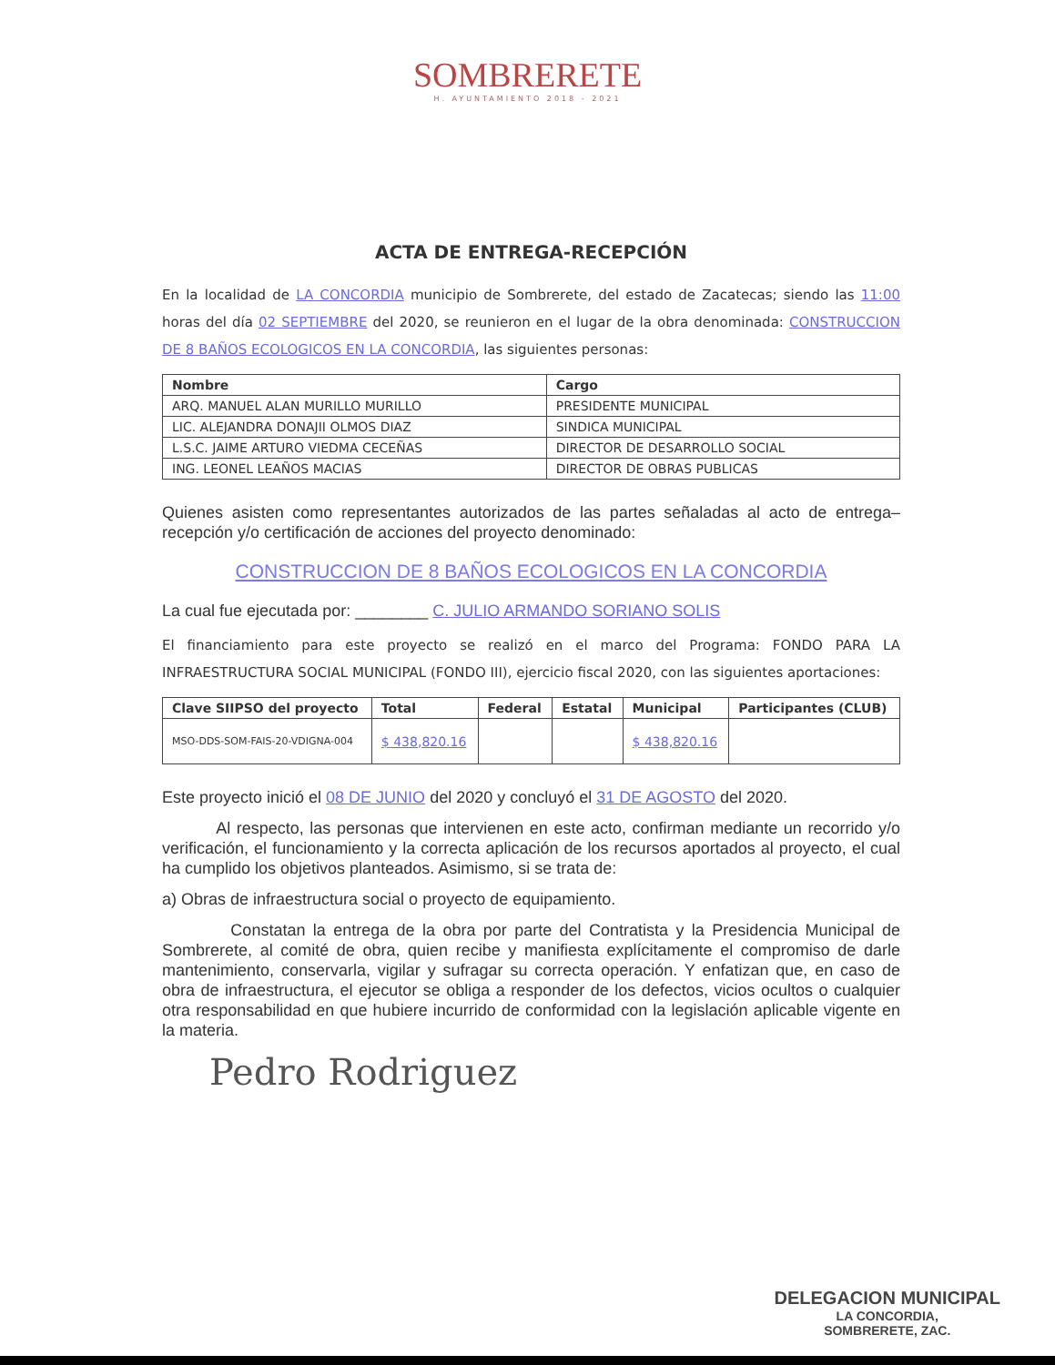SOMBRERETE
H. AYUNTAMIENTO 2018 - 2021
ACTA DE ENTREGA-RECEPCIÓN
En la localidad de LA CONCORDIA municipio de Sombrerete, del estado de Zacatecas; siendo las 11:00 horas del día 02 SEPTIEMBRE del 2020, se reunieron en el lugar de la obra denominada: CONSTRUCCION DE 8 BAÑOS ECOLOGICOS EN LA CONCORDIA, las siguientes personas:
| Nombre | Cargo |
| --- | --- |
| ARQ. MANUEL ALAN MURILLO MURILLO | PRESIDENTE MUNICIPAL |
| LIC. ALEJANDRA DONAJII OLMOS DIAZ | SINDICA MUNICIPAL |
| L.S.C. JAIME ARTURO VIEDMA CECEÑAS | DIRECTOR DE DESARROLLO SOCIAL |
| ING. LEONEL LEAÑOS MACIAS | DIRECTOR DE OBRAS PUBLICAS |
Quienes asisten como representantes autorizados de las partes señaladas al acto de entrega–recepción y/o certificación de acciones del proyecto denominado:
CONSTRUCCION DE 8 BAÑOS ECOLOGICOS EN LA CONCORDIA
La cual fue ejecutada por: ________ C. JULIO ARMANDO SORIANO SOLIS
El financiamiento para este proyecto se realizó en el marco del Programa: FONDO PARA LA INFRAESTRUCTURA SOCIAL MUNICIPAL (FONDO III), ejercicio fiscal 2020, con las siguientes aportaciones:
| Clave SIIPSO del proyecto | Total | Federal | Estatal | Municipal | Participantes (CLUB) |
| --- | --- | --- | --- | --- | --- |
| MSO-DDS-SOM-FAIS-20-VDIGNA-004 | $ 438,820.16 | | | $ 438,820.16 | |
Este proyecto inició el 08 DE JUNIO del 2020 y concluyó el 31 DE AGOSTO del 2020.
Al respecto, las personas que intervienen en este acto, confirman mediante un recorrido y/o verificación, el funcionamiento y la correcta aplicación de los recursos aportados al proyecto, el cual ha cumplido los objetivos planteados. Asimismo, si se trata de:
a) Obras de infraestructura social o proyecto de equipamiento.
Constatan la entrega de la obra por parte del Contratista y la Presidencia Municipal de Sombrerete, al comité de obra, quien recibe y manifiesta explícitamente el compromiso de darle mantenimiento, conservarla, vigilar y sufragar su correcta operación. Y enfatizan que, en caso de obra de infraestructura, el ejecutor se obliga a responder de los defectos, vicios ocultos o cualquier otra responsabilidad en que hubiere incurrido de conformidad con la legislación aplicable vigente en la materia.
Pedro Rodriguez
DELEGACION MUNICIPAL
LA CONCORDIA,
SOMBRERETE, ZAC.